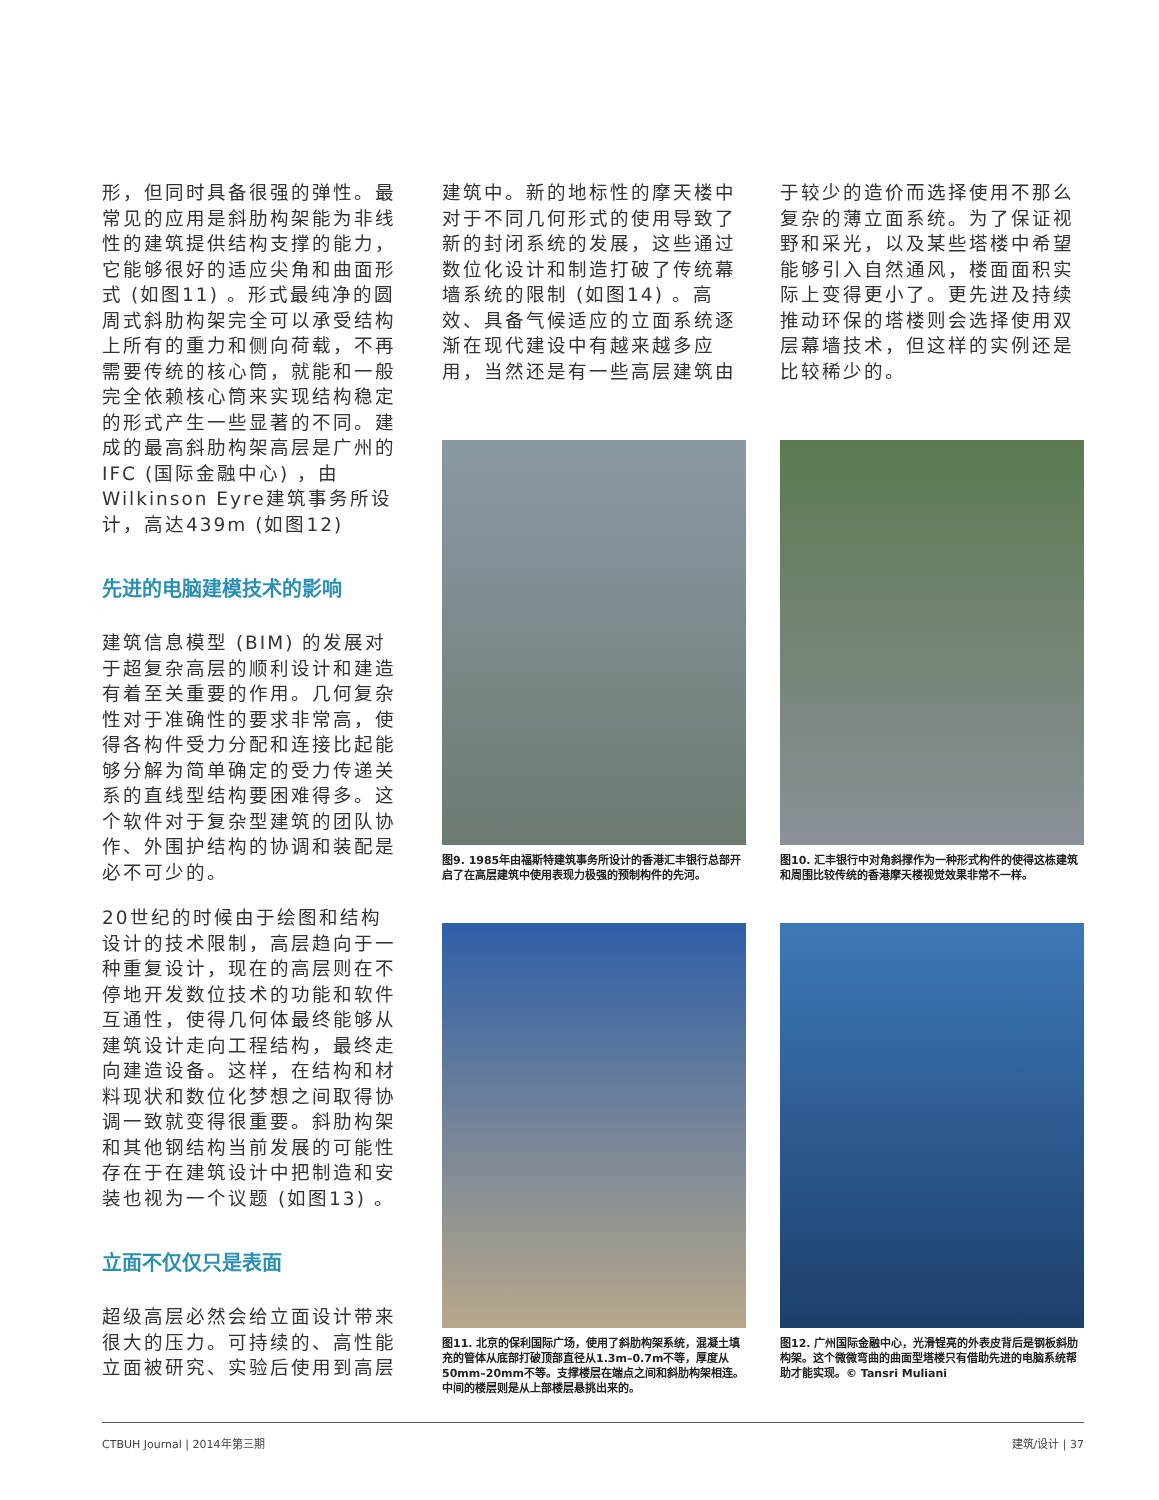形，但同时具备很强的弹性。最常见的应用是斜肋构架能为非线性的建筑提供结构支撑的能力，它能够很好的适应尖角和曲面形式 (如图11) 。形式最纯净的圆周式斜肋构架完全可以承受结构上所有的重力和侧向荷载，不再需要传统的核心筒，就能和一般完全依赖核心筒来实现结构稳定的形式产生一些显著的不同。建成的最高斜肋构架高层是广州的IFC (国际金融中心) ，由Wilkinson Eyre建筑事务所设计，高达439m (如图12)
先进的电脑建模技术的影响
建筑信息模型 (BIM) 的发展对于超复杂高层的顺利设计和建造有着至关重要的作用。几何复杂性对于准确性的要求非常高，使得各构件受力分配和连接比起能够分解为简单确定的受力传递关系的直线型结构要困难得多。这个软件对于复杂型建筑的团队协作、外围护结构的协调和装配是必不可少的。
20世纪的时候由于绘图和结构设计的技术限制，高层趋向于一种重复设计，现在的高层则在不停地开发数位技术的功能和软件互通性，使得几何体最终能够从建筑设计走向工程结构，最终走向建造设备。这样，在结构和材料现状和数位化梦想之间取得协调一致就变得很重要。斜肋构架和其他钢结构当前发展的可能性存在于在建筑设计中把制造和安装也视为一个议题 (如图13) 。
立面不仅仅只是表面
超级高层必然会给立面设计带来很大的压力。可持续的、高性能立面被研究、实验后使用到高层
建筑中。新的地标性的摩天楼中对于不同几何形式的使用导致了新的封闭系统的发展，这些通过数位化设计和制造打破了传统幕墙系统的限制 (如图14) 。高效、具备气候适应的立面系统逐渐在现代建设中有越来越多应用，当然还是有一些高层建筑由
于较少的造价而选择使用不那么复杂的薄立面系统。为了保证视野和采光，以及某些塔楼中希望能够引入自然通风，楼面面积实际上变得更小了。更先进及持续推动环保的塔楼则会选择使用双层幕墙技术，但这样的实例还是比较稀少的。
图9. 1985年由福斯特建筑事务所设计的香港汇丰银行总部开启了在高层建筑中使用表现力极强的预制构件的先河。
图10. 汇丰银行中对角斜撑作为一种形式构件的使得这栋建筑和周围比较传统的香港摩天楼视觉效果非常不一样。
图11. 北京的保利国际广场，使用了斜肋构架系统，混凝土填充的管体从底部打破顶部直径从1.3m–0.7m不等，厚度从50mm–20mm不等。支撑楼层在端点之间和斜肋构架相连。中间的楼层则是从上部楼层悬挑出来的。
图12. 广州国际金融中心，光滑锃亮的外表皮背后是钢板斜肋构架。这个微微弯曲的曲面型塔楼只有借助先进的电脑系统帮助才能实现。© Tansri Muliani
CTBUH Journal | 2014年第三期 建筑/设计 | 37